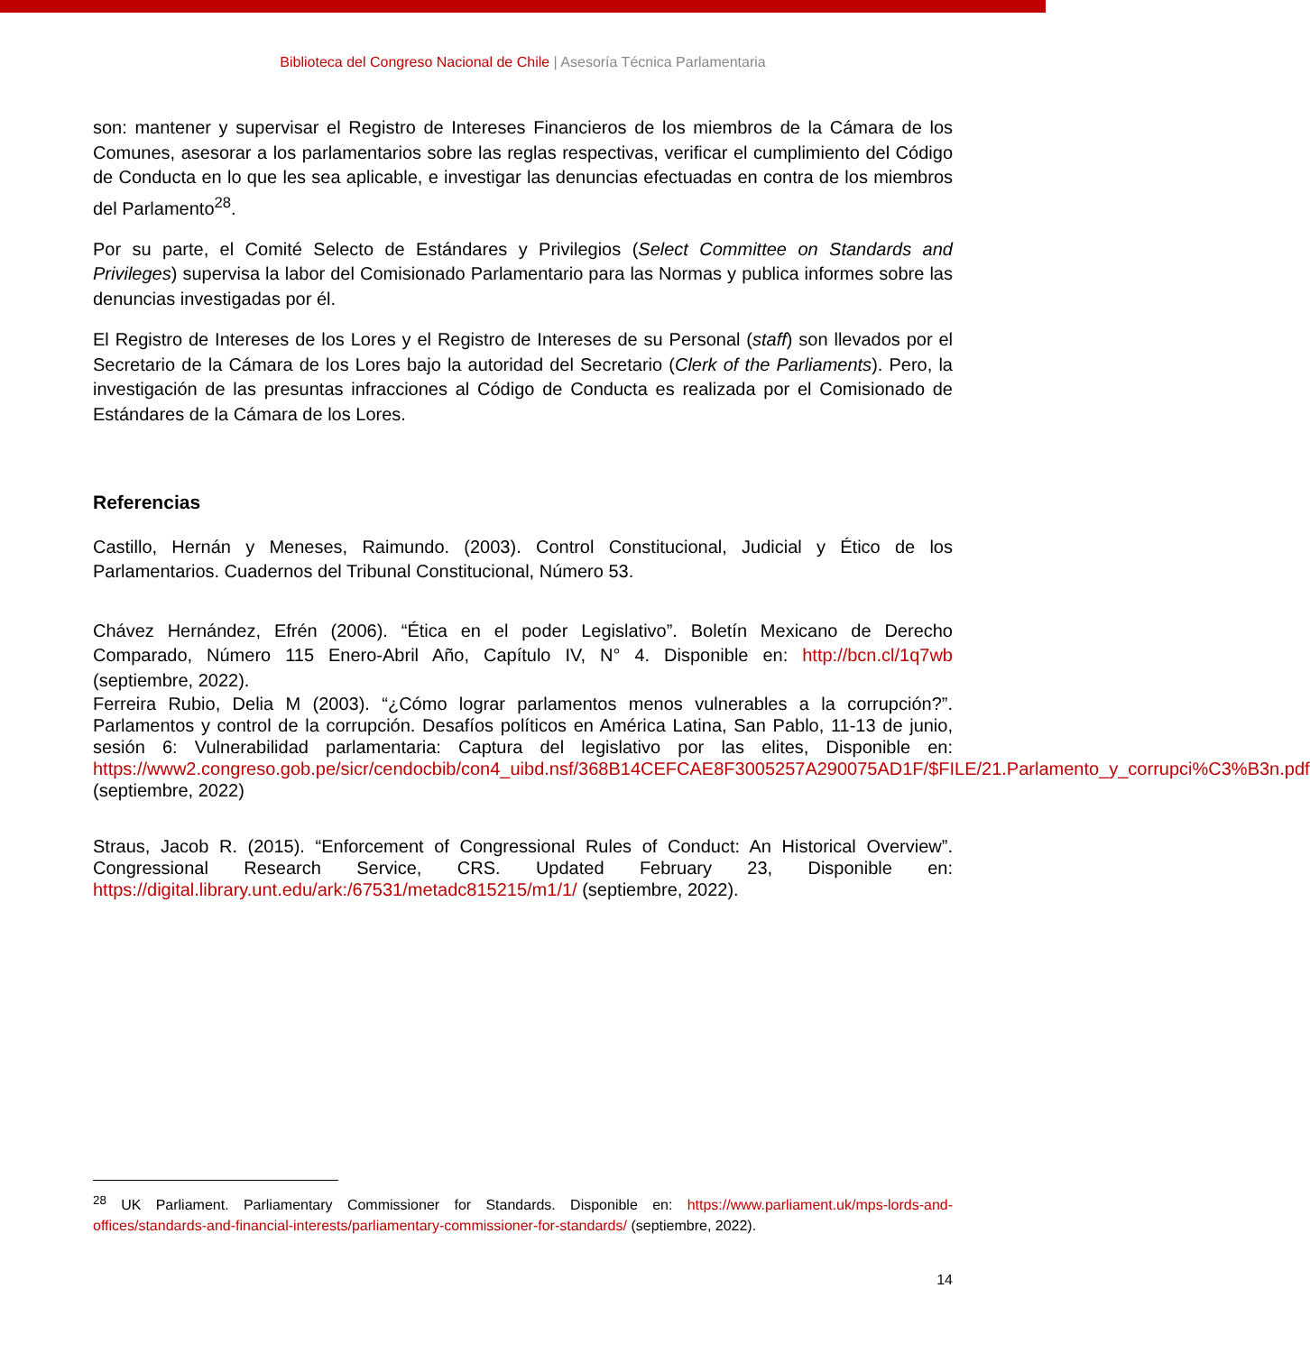Biblioteca del Congreso Nacional de Chile | Asesoría Técnica Parlamentaria
son: mantener y supervisar el Registro de Intereses Financieros de los miembros de la Cámara de los Comunes, asesorar a los parlamentarios sobre las reglas respectivas, verificar el cumplimiento del Código de Conducta en lo que les sea aplicable, e investigar las denuncias efectuadas en contra de los miembros del Parlamento<sup>28</sup>.
Por su parte, el Comité Selecto de Estándares y Privilegios (Select Committee on Standards and Privileges) supervisa la labor del Comisionado Parlamentario para las Normas y publica informes sobre las denuncias investigadas por él.
El Registro de Intereses de los Lores y el Registro de Intereses de su Personal (staff) son llevados por el Secretario de la Cámara de los Lores bajo la autoridad del Secretario (Clerk of the Parliaments). Pero, la investigación de las presuntas infracciones al Código de Conducta es realizada por el Comisionado de Estándares de la Cámara de los Lores.
Referencias
Castillo, Hernán y Meneses, Raimundo. (2003). Control Constitucional, Judicial y Ético de los Parlamentarios. Cuadernos del Tribunal Constitucional, Número 53.
Chávez Hernández, Efrén (2006). “Ética en el poder Legislativo”. Boletín Mexicano de Derecho Comparado, Número 115 Enero-Abril Año, Capítulo IV, N° 4. Disponible en: http://bcn.cl/1q7wb (septiembre, 2022).
Ferreira Rubio, Delia M (2003). “¿Cómo lograr parlamentos menos vulnerables a la corrupción?”. Parlamentos y control de la corrupción. Desafíos políticos en América Latina, San Pablo, 11-13 de junio, sesión 6: Vulnerabilidad parlamentaria: Captura del legislativo por las elites, Disponible en: https://www2.congreso.gob.pe/sicr/cendocbib/con4_uibd.nsf/368B14CEFCAE8F3005257A290075AD1F/$FILE/21.Parlamento_y_corrupci%C3%B3n.pdf (septiembre, 2022)
Straus, Jacob R. (2015). “Enforcement of Congressional Rules of Conduct: An Historical Overview”. Congressional Research Service, CRS. Updated February 23, Disponible en: https://digital.library.unt.edu/ark:/67531/metadc815215/m1/1/ (septiembre, 2022).
<sup>28</sup> UK Parliament. Parliamentary Commissioner for Standards. Disponible en: https://www.parliament.uk/mps-lords-and-offices/standards-and-financial-interests/parliamentary-commissioner-for-standards/ (septiembre, 2022).
14